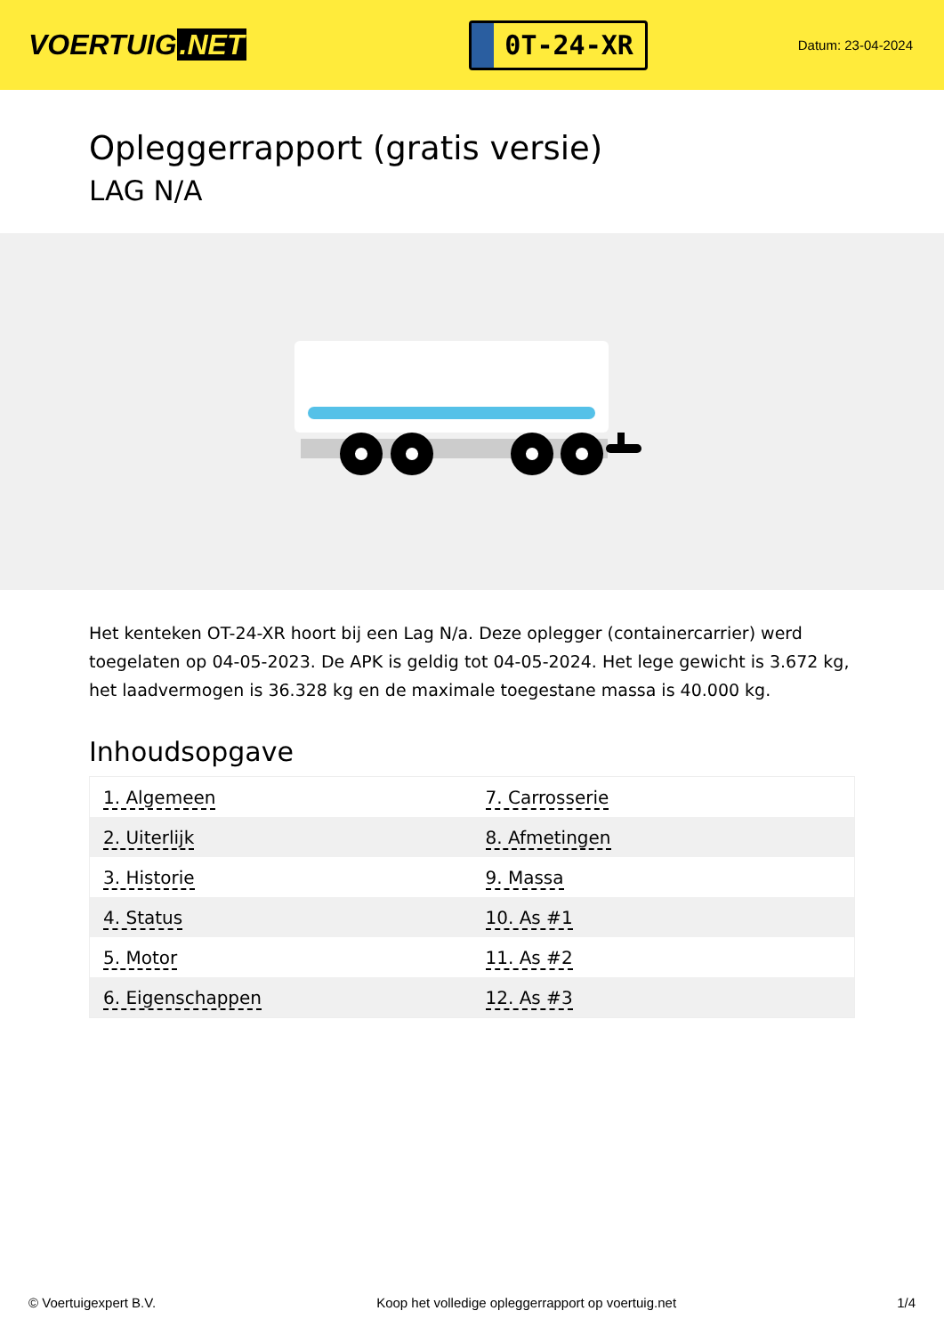VOERTUIG.NET
0T-24-XR
Datum: 23-04-2024
Opleggerrapport (gratis versie)
LAG N/A
Het kenteken OT-24-XR hoort bij een Lag N/a. Deze oplegger (containercarrier) werd toegelaten op 04-05-2023. De APK is geldig tot 04-05-2024. Het lege gewicht is 3.672 kg, het laadvermogen is 36.328 kg en de maximale toegestane massa is 40.000 kg.
Inhoudsopgave
| 1. Algemeen | 7. Carrosserie |
| 2. Uiterlijk | 8. Afmetingen |
| 3. Historie | 9. Massa |
| 4. Status | 10. As #1 |
| 5. Motor | 11. As #2 |
| 6. Eigenschappen | 12. As #3 |
© Voertuigexpert B.V. Koop het volledige opleggerrapport op voertuig.net 1/4